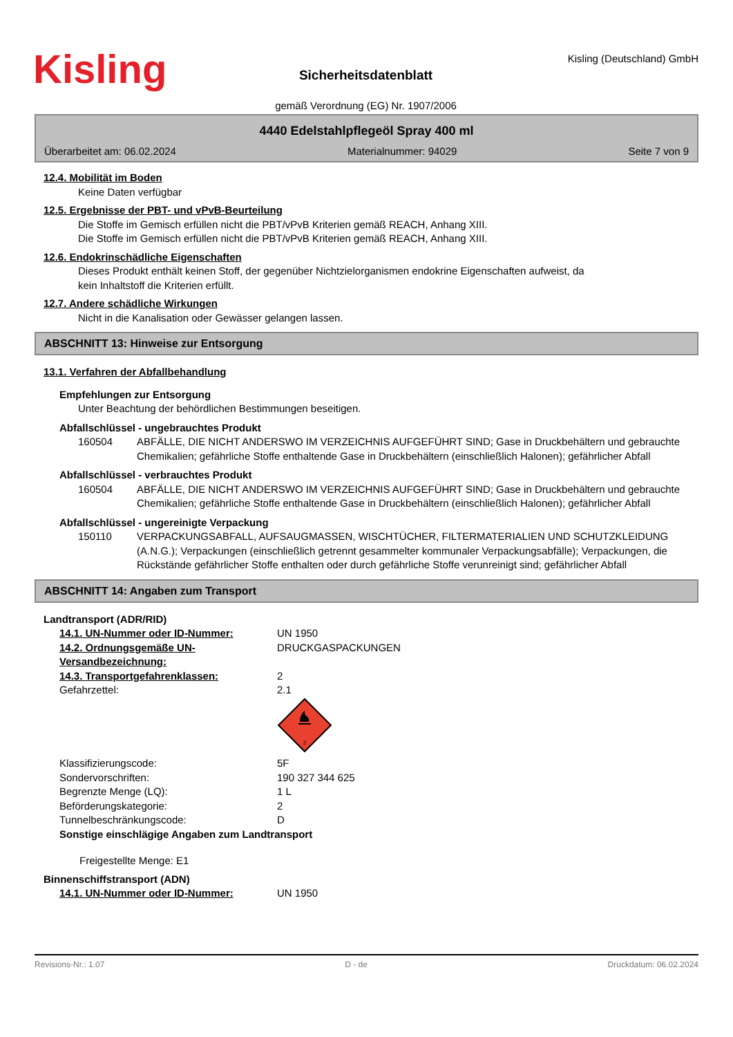Kisling
Sicherheitsdatenblatt
gemäß Verordnung (EG) Nr. 1907/2006
Kisling (Deutschland) GmbH
4440 Edelstahlpflegeöl Spray 400 ml
Überarbeitet am: 06.02.2024 Materialnummer: 94029 Seite 7 von 9
12.4. Mobilität im Boden
Keine Daten verfügbar
12.5. Ergebnisse der PBT- und vPvB-Beurteilung
Die Stoffe im Gemisch erfüllen nicht die PBT/vPvB Kriterien gemäß REACH, Anhang XIII.
Die Stoffe im Gemisch erfüllen nicht die PBT/vPvB Kriterien gemäß REACH, Anhang XIII.
12.6. Endokrinschädliche Eigenschaften
Dieses Produkt enthält keinen Stoff, der gegenüber Nichtzielorganismen endokrine Eigenschaften aufweist, da
kein Inhaltstoff die Kriterien erfüllt.
12.7. Andere schädliche Wirkungen
Nicht in die Kanalisation oder Gewässer gelangen lassen.
ABSCHNITT 13: Hinweise zur Entsorgung
13.1. Verfahren der Abfallbehandlung
Empfehlungen zur Entsorgung
Unter Beachtung der behördlichen Bestimmungen beseitigen.
Abfallschlüssel - ungebrauchtes Produkt
160504 ABFÄLLE, DIE NICHT ANDERSWO IM VERZEICHNIS AUFGEFÜHRT SIND; Gase in Druckbehältern und gebrauchte Chemikalien; gefährliche Stoffe enthaltende Gase in Druckbehältern (einschließlich Halonen); gefährlicher Abfall
Abfallschlüssel - verbrauchtes Produkt
160504 ABFÄLLE, DIE NICHT ANDERSWO IM VERZEICHNIS AUFGEFÜHRT SIND; Gase in Druckbehältern und gebrauchte Chemikalien; gefährliche Stoffe enthaltende Gase in Druckbehältern (einschließlich Halonen); gefährlicher Abfall
Abfallschlüssel - ungereinigte Verpackung
150110 VERPACKUNGSABFALL, AUFSAUGMASSEN, WISCHTÜCHER, FILTERMATERIALIEN UND SCHUTZKLEIDUNG (A.N.G.); Verpackungen (einschließlich getrennt gesammelter kommunaler Verpackungsabfälle); Verpackungen, die Rückstände gefährlicher Stoffe enthalten oder durch gefährliche Stoffe verunreinigt sind; gefährlicher Abfall
ABSCHNITT 14: Angaben zum Transport
Landtransport (ADR/RID)
14.1. UN-Nummer oder ID-Nummer:
UN 1950
14.2. Ordnungsgemäße UN-Versandbezeichnung:
DRUCKGASPACKUNGEN
14.3. Transportgefahrenklassen:
2
Gefahrzettel: 2.1
2
Klassifizierungscode: 5F
Sondervorschriften: 190 327 344 625
Begrenzte Menge (LQ): 1 L
Beförderungskategorie: 2
Tunnelbeschränkungscode: D
Sonstige einschlägige Angaben zum Landtransport
Freigestellte Menge: E1
Binnenschiffstransport (ADN)
14.1. UN-Nummer oder ID-Nummer:
UN 1950
Revisions-Nr.: 1.07 D - de Druckdatum: 06.02.2024